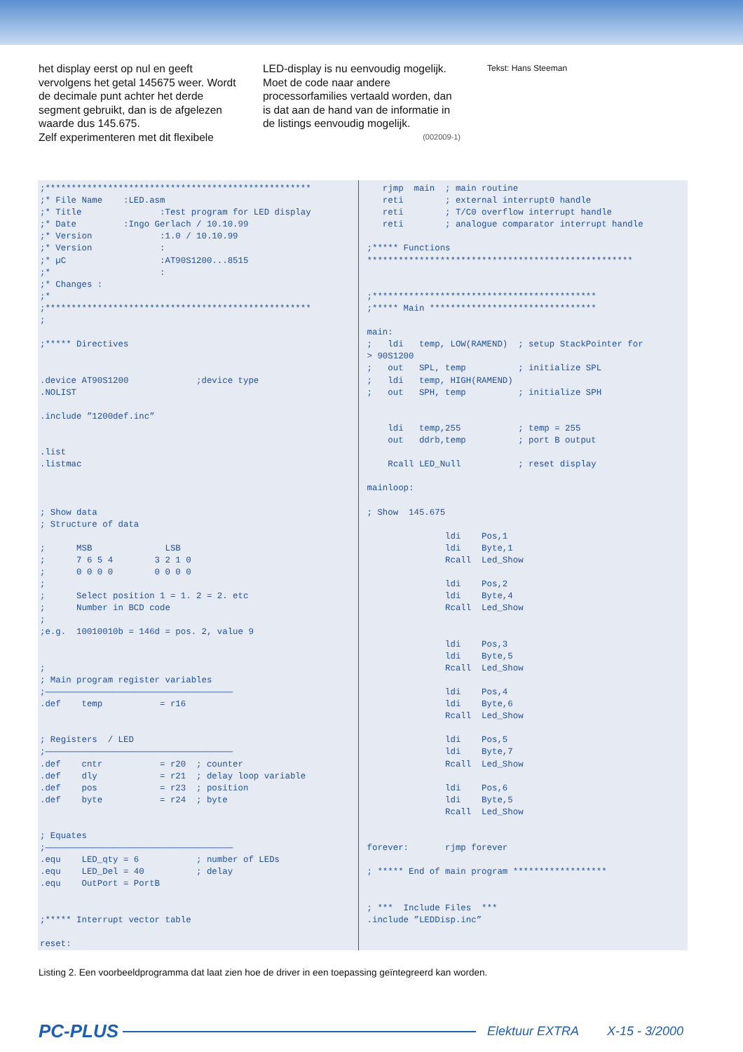het display eerst op nul en geeft vervolgens het getal 145675 weer. Wordt de decimale punt achter het derde segment gebruikt, dan is de afgelezen waarde dus 145.675.
Zelf experimenteren met dit flexibele
LED-display is nu eenvoudig mogelijk. Moet de code naar andere processorfamilies vertaald worden, dan is dat aan de hand van de informatie in de listings eenvoudig mogelijk.
(002009-1)
Tekst: Hans Steeman
;***************************************************
;* File Name    :LED.asm
;* Title               :Test program for LED display
;* Date         :Ingo Gerlach / 10.10.99
;* Version             :1.0 / 10.10.99
;* Version             :
;* µC                  :AT90S1200...8515
;*                     :
;* Changes :
;*
;***************************************************
;

;***** Directives


.device AT90S1200             ;device type
.NOLIST

.include ”1200def.inc”


.list
.listmac



; Show data
; Structure of data

;      MSB              LSB
;      7 6 5 4        3 2 1 0
;      0 0 0 0        0 0 0 0
;
;      Select position 1 = 1. 2 = 2. etc
;      Number in BCD code
;
;e.g.  10010010b = 146d = pos. 2, value 9


;
; Main program register variables
;————————————————————————————————————
.def    temp           = r16


; Registers  / LED
;————————————————————————————————————
.def    cntr           = r20  ; counter
.def    dly            = r21  ; delay loop variable
.def    pos            = r23  ; position
.def    byte           = r24  ; byte


; Equates
;————————————————————————————————————
.equ    LED_qty = 6           ; number of LEDs
.equ    LED_Del = 40          ; delay
.equ    OutPort = PortB


;***** Interrupt vector table

reset:
   rjmp  main  ; main routine
   reti        ; external interrupt0 handle
   reti        ; T/C0 overflow interrupt handle
   reti        ; analogue comparator interrupt handle

;***** Functions
***************************************************


;*******************************************
;***** Main ********************************

main:
;   ldi   temp, LOW(RAMEND)  ; setup StackPointer for
> 90S1200
;   out   SPL, temp          ; initialize SPL
;   ldi   temp, HIGH(RAMEND)
;   out   SPH, temp          ; initialize SPH


    ldi   temp,255           ; temp = 255
    out   ddrb,temp          ; port B output

    Rcall LED_Null           ; reset display

mainloop:

; Show  145.675

               ldi    Pos,1
               ldi    Byte,1
               Rcall  Led_Show

               ldi    Pos,2
               ldi    Byte,4
               Rcall  Led_Show


               ldi    Pos,3
               ldi    Byte,5
               Rcall  Led_Show

               ldi    Pos,4
               ldi    Byte,6
               Rcall  Led_Show

               ldi    Pos,5
               ldi    Byte,7
               Rcall  Led_Show

               ldi    Pos,6
               ldi    Byte,5
               Rcall  Led_Show


forever:       rjmp forever

; ***** End of main program ******************


; ***  Include Files  ***
.include ”LEDDisp.inc”
Listing 2. Een voorbeeldprogramma dat laat zien hoe de driver in een toepassing geïntegreerd kan worden.
PC-PLUS Elektuur EXTRA X-15 - 3/2000